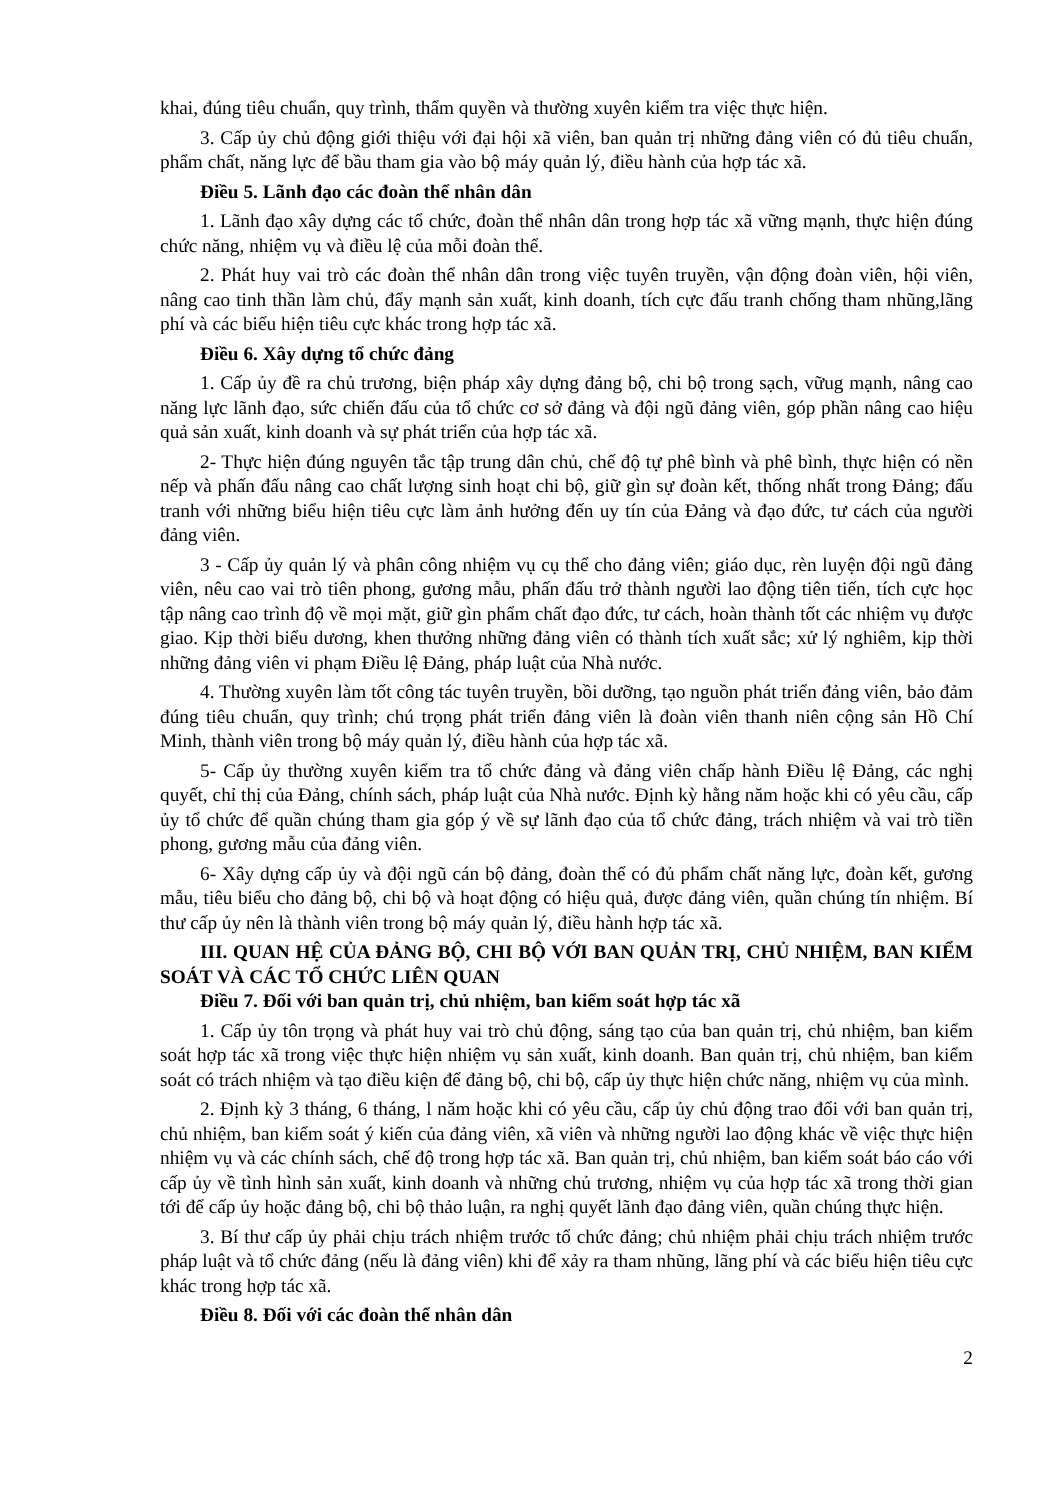khai, đúng tiêu chuẩn, quy trình, thẩm quyền và thường xuyên kiểm tra việc thực hiện.
3. Cấp ủy chủ động giới thiệu với đại hội xã viên, ban quản trị những đảng viên có đủ tiêu chuẩn, phẩm chất, năng lực để bầu tham gia vào bộ máy quản lý, điều hành của hợp tác xã.
Điều 5. Lãnh đạo các đoàn thể nhân dân
1. Lãnh đạo xây dựng các tổ chức, đoàn thể nhân dân trong hợp tác xã vững mạnh, thực hiện đúng chức năng, nhiệm vụ và điều lệ của mỗi đoàn thể.
2. Phát huy vai trò các đoàn thể nhân dân trong việc tuyên truyền, vận động đoàn viên, hội viên, nâng cao tinh thần làm chủ, đẩy mạnh sản xuất, kinh doanh, tích cực đấu tranh chống tham nhũng,lãng phí và các biểu hiện tiêu cực khác trong hợp tác xã.
Điều 6. Xây dựng tổ chức đảng
1. Cấp ủy đề ra chủ trương, biện pháp xây dựng đảng bộ, chi bộ trong sạch, vữug mạnh, nâng cao năng lực lãnh đạo, sức chiến đấu của tổ chức cơ sở đảng và đội ngũ đảng viên, góp phần nâng cao hiệu quả sản xuất, kinh doanh và sự phát triển của hợp tác xã.
2- Thực hiện đúng nguyên tắc tập trung dân chủ, chế độ tự phê bình và phê bình, thực hiện có nền nếp và phấn đấu nâng cao chất lượng sinh hoạt chi bộ, giữ gìn sự đoàn kết, thống nhất trong Đảng; đấu tranh với những biểu hiện tiêu cực làm ảnh hưởng đến uy tín của Đảng và đạo đức, tư cách của người đảng viên.
3 - Cấp ủy quản lý và phân công nhiệm vụ cụ thể cho đảng viên; giáo dục, rèn luyện đội ngũ đảng viên, nêu cao vai trò tiên phong, gương mẫu, phấn đấu trở thành người lao động tiên tiến, tích cực học tập nâng cao trình độ về mọi mặt, giữ gìn phẩm chất đạo đức, tư cách, hoàn thành tốt các nhiệm vụ được giao. Kịp thời biểu dương, khen thưởng những đảng viên có thành tích xuất sắc; xử lý nghiêm, kịp thời những đảng viên vi phạm Điều lệ Đảng, pháp luật của Nhà nước.
4. Thường xuyên làm tốt công tác tuyên truyền, bồi dưỡng, tạo nguồn phát triển đảng viên, bảo đảm đúng tiêu chuẩn, quy trình; chú trọng phát triển đảng viên là đoàn viên thanh niên cộng sản Hồ Chí Minh, thành viên trong bộ máy quản lý, điều hành của hợp tác xã.
5- Cấp ủy thường xuyên kiểm tra tổ chức đảng và đảng viên chấp hành Điều lệ Đảng, các nghị quyết, chỉ thị của Đảng, chính sách, pháp luật của Nhà nước. Định kỳ hằng năm hoặc khi có yêu cầu, cấp ủy tổ chức để quần chúng tham gia góp ý về sự lãnh đạo của tổ chức đảng, trách nhiệm và vai trò tiền phong, gương mẫu của đảng viên.
6- Xây dựng cấp ủy và đội ngũ cán bộ đảng, đoàn thể có đủ phẩm chất năng lực, đoàn kết, gương mẫu, tiêu biểu cho đảng bộ, chi bộ và hoạt động có hiệu quả, được đảng viên, quần chúng tín nhiệm. Bí thư cấp ủy nên là thành viên trong bộ máy quản lý, điều hành hợp tác xã.
III. QUAN HỆ CỦA ĐẢNG BỘ, CHI BỘ VỚI BAN QUẢN TRỊ, CHỦ NHIỆM, BAN KIỂM SOÁT VÀ CÁC TỔ CHỨC LIÊN QUAN
Điều 7. Đối với ban quản trị, chủ nhiệm, ban kiểm soát hợp tác xã
1. Cấp ủy tôn trọng và phát huy vai trò chủ động, sáng tạo của ban quản trị, chủ nhiệm, ban kiểm soát hợp tác xã trong việc thực hiện nhiệm vụ sản xuất, kinh doanh. Ban quản trị, chủ nhiệm, ban kiểm soát có trách nhiệm và tạo điều kiện để đảng bộ, chi bộ, cấp ủy thực hiện chức năng, nhiệm vụ của mình.
2. Định kỳ 3 tháng, 6 tháng, l năm hoặc khi có yêu cầu, cấp ủy chủ động trao đổi với ban quản trị, chủ nhiệm, ban kiểm soát ý kiến của đảng viên, xã viên và những người lao động khác về việc thực hiện nhiệm vụ và các chính sách, chế độ trong hợp tác xã. Ban quản trị, chủ nhiệm, ban kiểm soát báo cáo với cấp ủy về tình hình sản xuất, kinh doanh và những chủ trương, nhiệm vụ của hợp tác xã trong thời gian tới để cấp ủy hoặc đảng bộ, chi bộ thảo luận, ra nghị quyết lãnh đạo đảng viên, quần chúng thực hiện.
3. Bí thư cấp ủy phải chịu trách nhiệm trước tổ chức đảng; chủ nhiệm phải chịu trách nhiệm trước pháp luật và tổ chức đảng (nếu là đảng viên) khi để xảy ra tham nhũng, lãng phí và các biểu hiện tiêu cực khác trong hợp tác xã.
Điều 8. Đối với các đoàn thể nhân dân
2